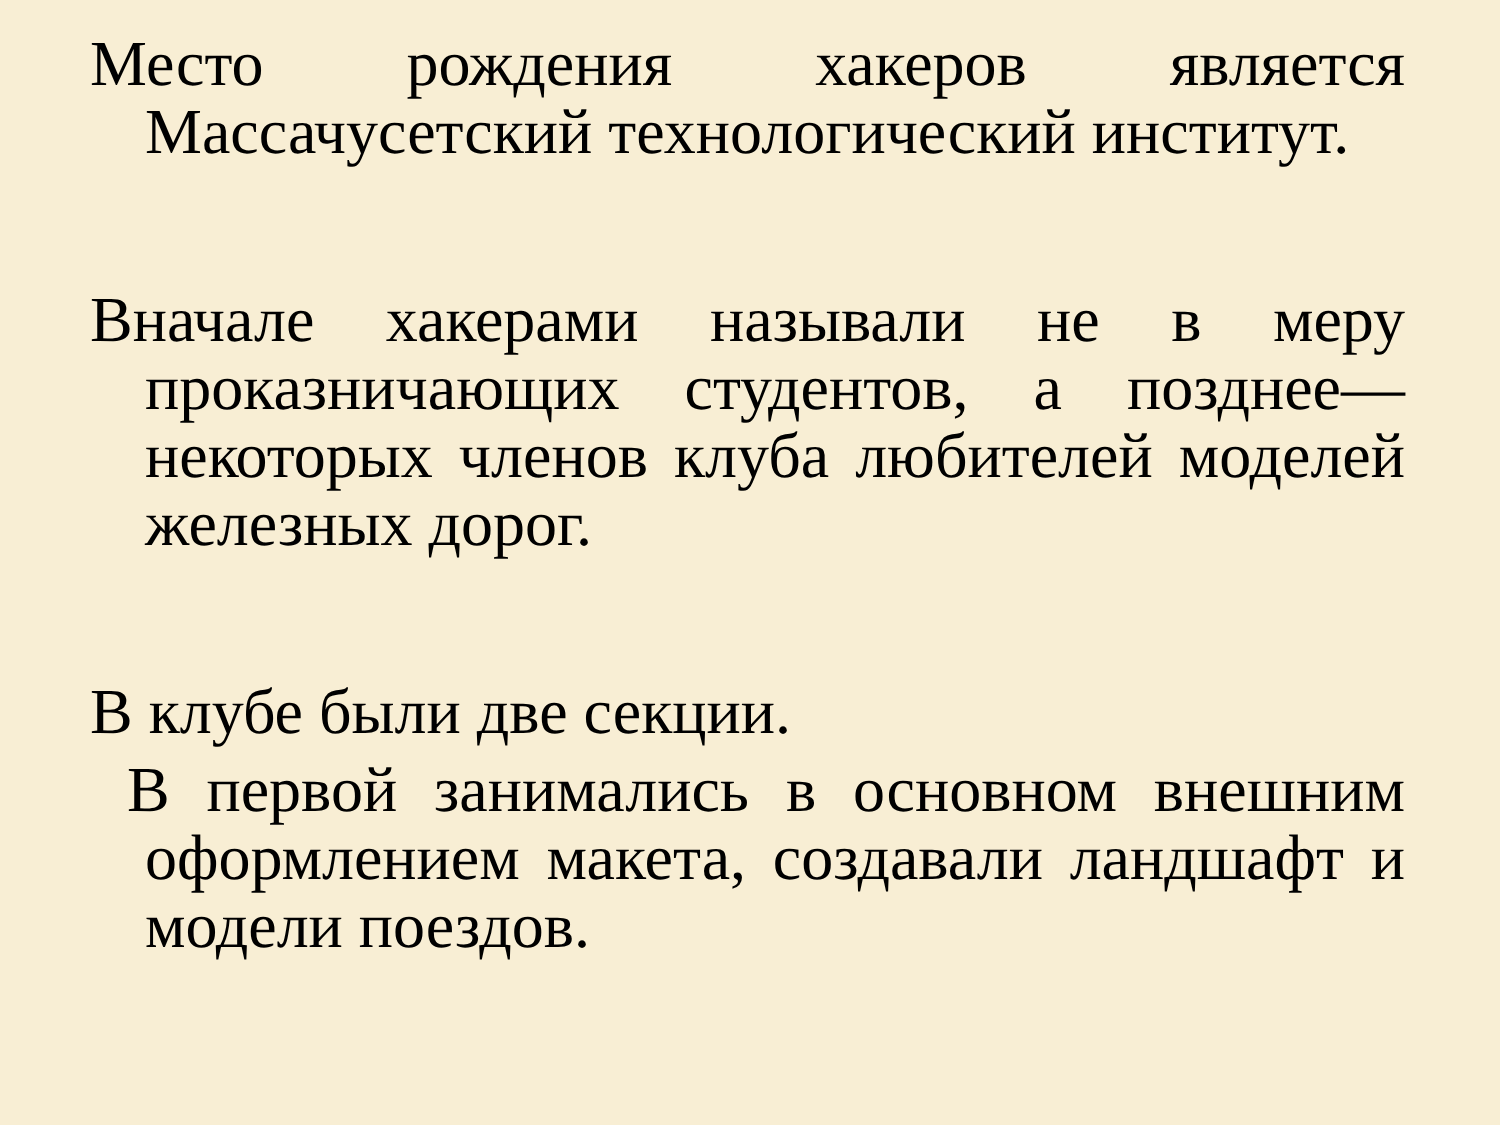Место рождения хакеров является Массачусетский технологический институт.
Вначале хакерами называли не в меру проказничающих студентов, а позднее—некоторых членов клуба любителей моделей железных дорог.
В клубе были две секции.
В первой занимались в основном внешним оформлением макета, создавали ландшафт и модели поездов.